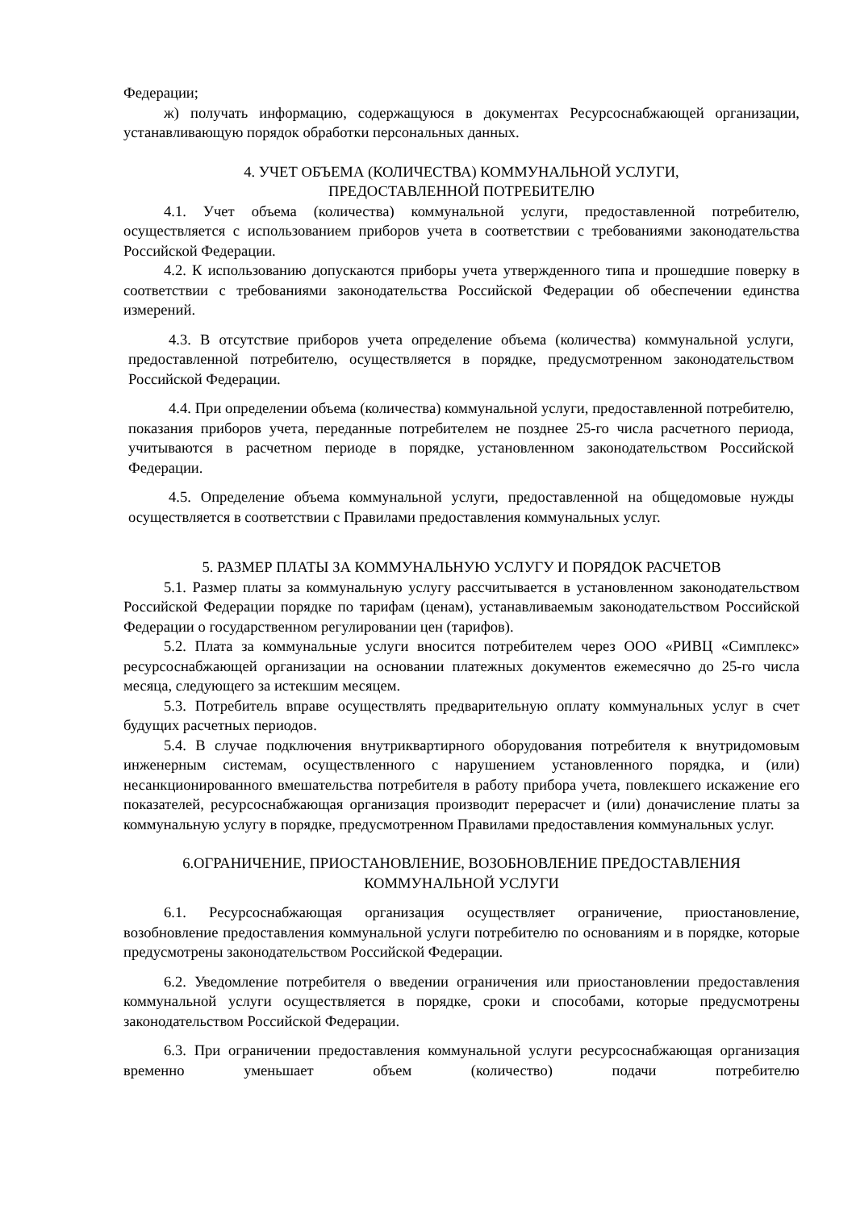Федерации;
ж) получать информацию, содержащуюся в документах Ресурсоснабжающей организации, устанавливающую порядок обработки персональных данных.
4. УЧЕТ ОБЪЕМА (КОЛИЧЕСТВА) КОММУНАЛЬНОЙ УСЛУГИ,
ПРЕДОСТАВЛЕННОЙ ПОТРЕБИТЕЛЮ
4.1. Учет объема (количества) коммунальной услуги, предоставленной потребителю, осуществляется с использованием приборов учета в соответствии с требованиями законодательства Российской Федерации.
4.2. К использованию допускаются приборы учета утвержденного типа и прошедшие поверку в соответствии с требованиями законодательства Российской Федерации об обеспечении единства измерений.
4.3. В отсутствие приборов учета определение объема (количества) коммунальной услуги, предоставленной потребителю, осуществляется в порядке, предусмотренном законодательством Российской Федерации.
4.4. При определении объема (количества) коммунальной услуги, предоставленной потребителю, показания приборов учета, переданные потребителем не позднее 25-го числа расчетного периода, учитываются в расчетном периоде в порядке, установленном законодательством Российской Федерации.
4.5. Определение объема коммунальной услуги, предоставленной на общедомовые нужды осуществляется в соответствии с Правилами предоставления коммунальных услуг.
5. РАЗМЕР ПЛАТЫ ЗА КОММУНАЛЬНУЮ УСЛУГУ И ПОРЯДОК РАСЧЕТОВ
5.1. Размер платы за коммунальную услугу рассчитывается в установленном законодательством Российской Федерации порядке по тарифам (ценам), устанавливаемым законодательством Российской Федерации о государственном регулировании цен (тарифов).
5.2. Плата за коммунальные услуги вносится потребителем через ООО «РИВЦ «Симплекс» ресурсоснабжающей организации на основании платежных документов ежемесячно до 25-го числа месяца, следующего за истекшим месяцем.
5.3. Потребитель вправе осуществлять предварительную оплату коммунальных услуг в счет будущих расчетных периодов.
5.4. В случае подключения внутриквартирного оборудования потребителя к внутридомовым инженерным системам, осуществленного с нарушением установленного порядка, и (или) несанкционированного вмешательства потребителя в работу прибора учета, повлекшего искажение его показателей, ресурсоснабжающая организация производит перерасчет и (или) доначисление платы за коммунальную услугу в порядке, предусмотренном Правилами предоставления коммунальных услуг.
6.ОГРАНИЧЕНИЕ, ПРИОСТАНОВЛЕНИЕ, ВОЗОБНОВЛЕНИЕ ПРЕДОСТАВЛЕНИЯ
КОММУНАЛЬНОЙ УСЛУГИ
6.1. Ресурсоснабжающая организация осуществляет ограничение, приостановление, возобновление предоставления коммунальной услуги потребителю по основаниям и в порядке, которые предусмотрены законодательством Российской Федерации.
6.2. Уведомление потребителя о введении ограничения или приостановлении предоставления коммунальной услуги осуществляется в порядке, сроки и способами, которые предусмотрены законодательством Российской Федерации.
6.3. При ограничении предоставления коммунальной услуги ресурсоснабжающая организация временно уменьшает объем (количество) подачи потребителю